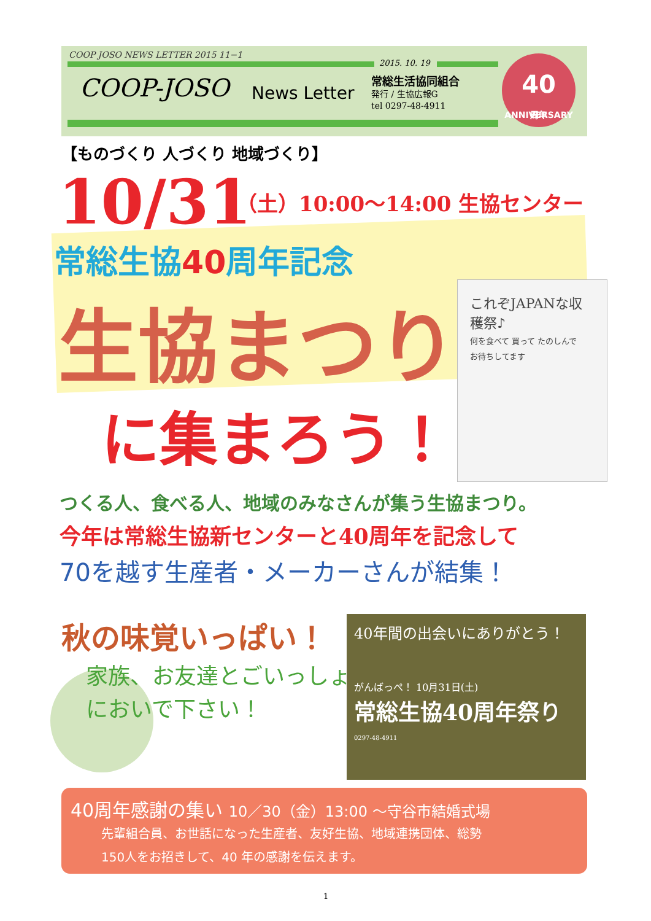COOP JOSO NEWS LETTER 2015 11−1
2015. 10. 19
COOP-JOSO News Letter
常総生活協同組合
発行 / 生協広報G
tel 0297-48-4911
40
周年 ANNIVERSARY
【ものづくり 人づくり 地域づくり】
10/31 （土）10:00～14:00 生協センター
常総生協40周年記念
生協まつり
これぞJAPANな収穫祭♪
何を食べて 買って たのしんで
お待ちしてます
に集まろう！
つくる人、食べる人、地域のみなさんが集う生協まつり。
今年は常総生協新センターと40周年を記念して
70を越す生産者・メーカーさんが結集！
秋の味覚いっぱい！
家族、お友達とごいっしょ
においで下さい！
40年間の出会いにありがとう！
がんばっぺ！ 10月31日(土)
常総生協40周年祭り
0297-48-4911
40周年感謝の集い 10／30（金）13:00 ～守谷市結婚式場
先輩組合員、お世話になった生産者、友好生協、地域連携団体、総勢
150人をお招きして、40 年の感謝を伝えます。
1